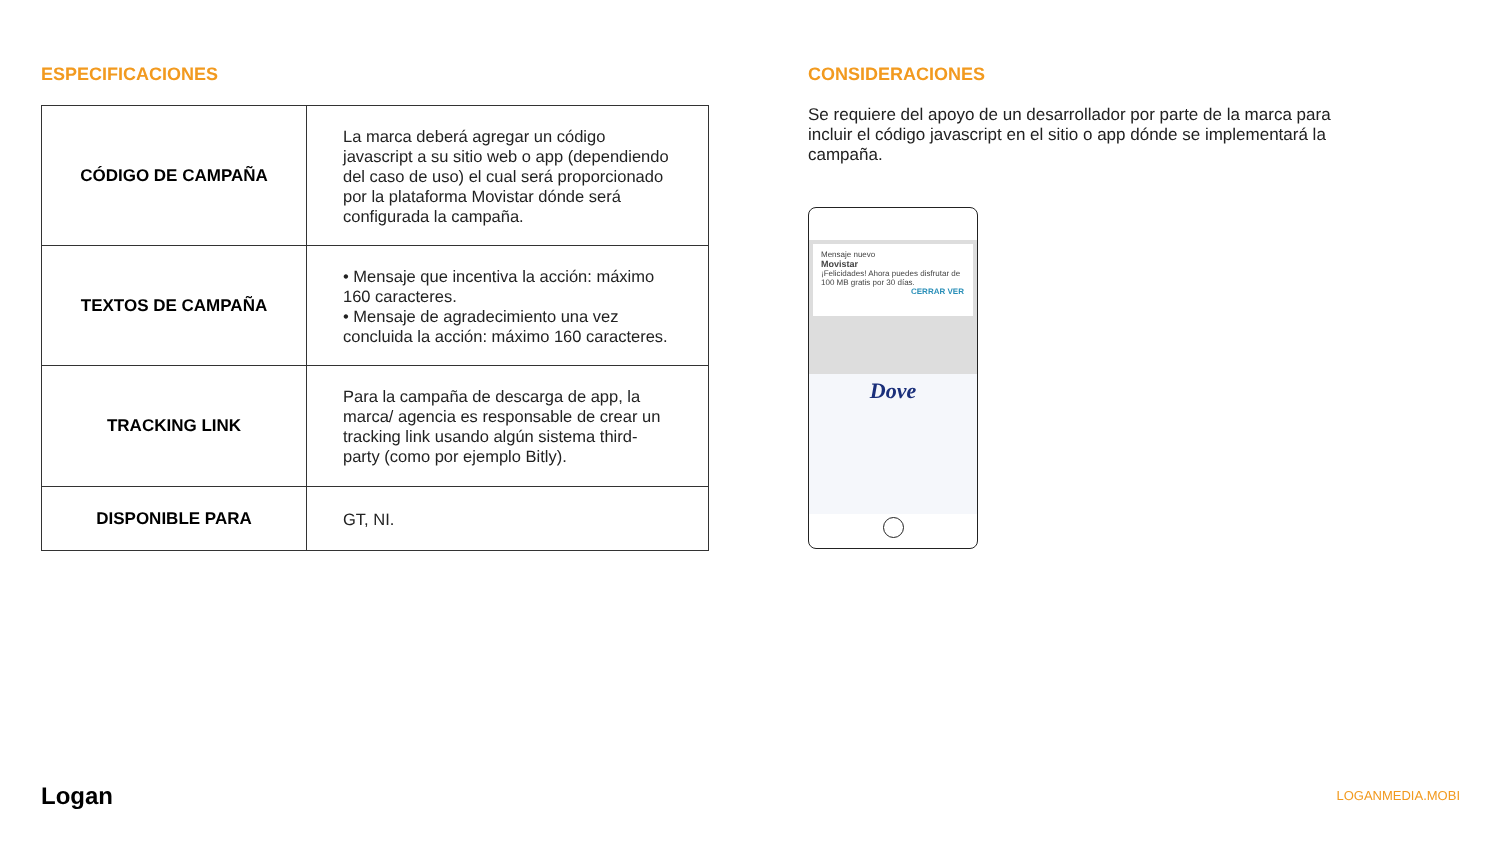ESPECIFICACIONES
| CÓDIGO DE CAMPAÑA | La marca deberá agregar un código javascript a su sitio web o app (dependiendo del caso de uso) el cual será proporcionado por la plataforma Movistar dónde será configurada la campaña. |
| TEXTOS DE CAMPAÑA | • Mensaje que incentiva la acción: máximo 160 caracteres. • Mensaje de agradecimiento una vez concluida la acción: máximo 160 caracteres. |
| TRACKING LINK | Para la campaña de descarga de app, la marca/ agencia es responsable de crear un tracking link usando algún sistema third-party (como por ejemplo Bitly). |
| DISPONIBLE PARA | GT, NI. |
CONSIDERACIONES
Se requiere del apoyo de un desarrollador por parte de la marca para incluir el código javascript en el sitio o app dónde se implementará la campaña.
Mensaje nuevo
Movistar
¡Felicidades! Ahora puedes disfrutar de 100 MB gratis por 30 días.
CERRAR VER
Dove
Logan LOGANMEDIA.MOBI